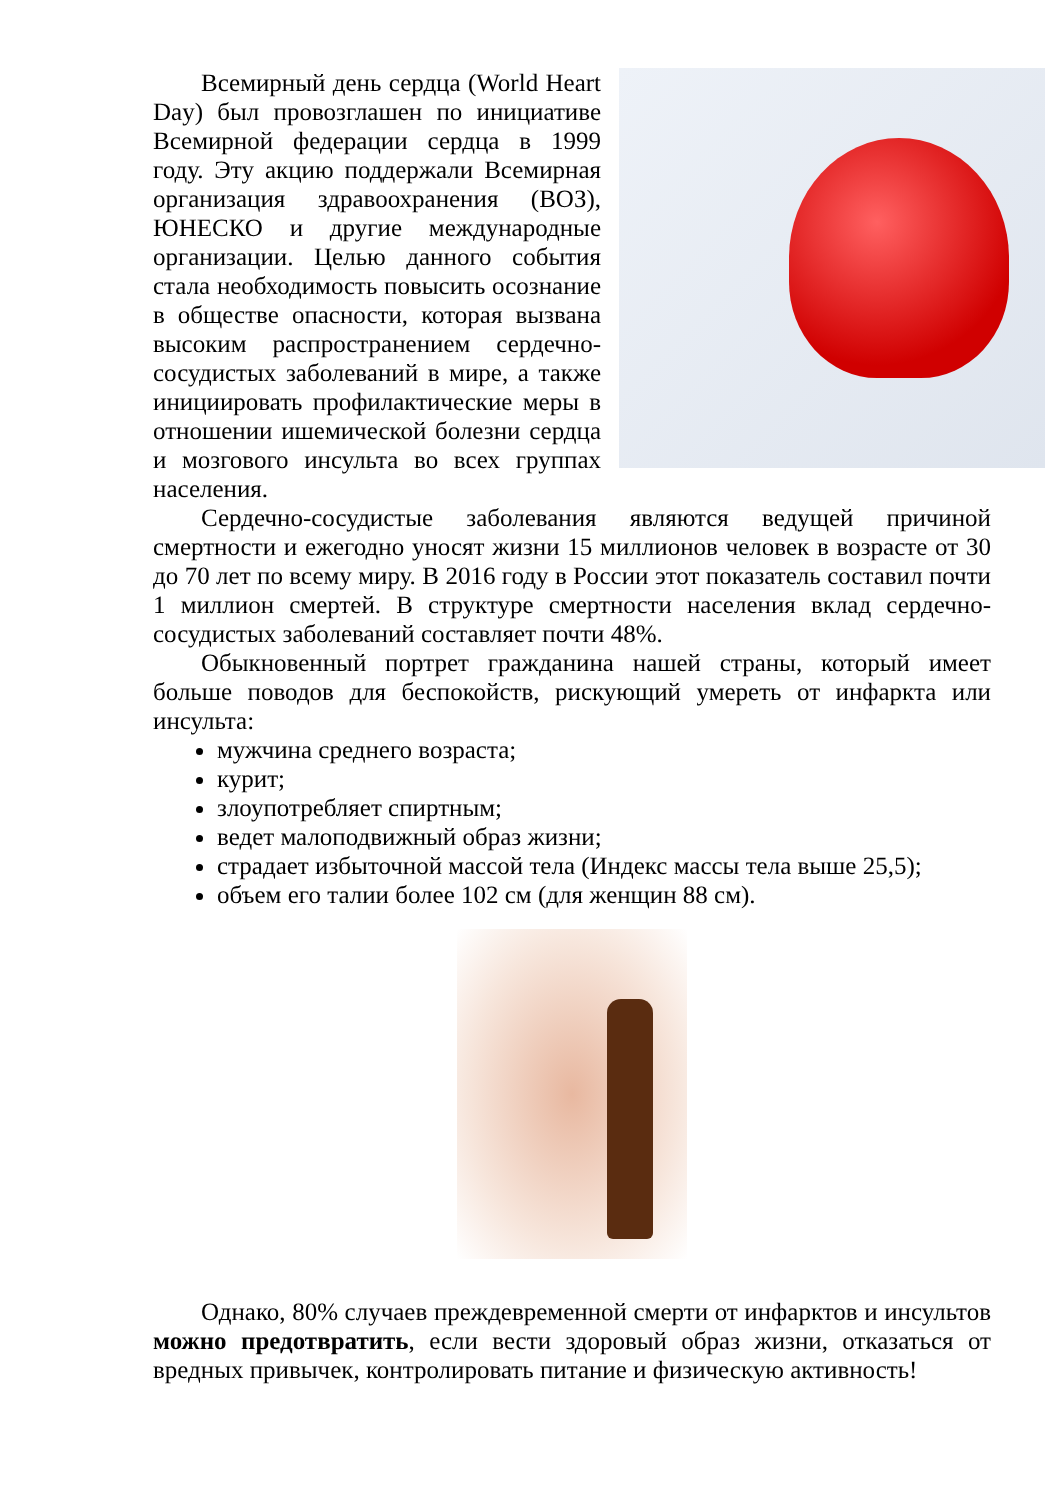Всемирный день сердца (World Heart Day) был провозглашен по инициативе Всемирной федерации сердца в 1999 году. Эту акцию поддержали Всемирная организация здравоохранения (ВОЗ), ЮНЕСКО и другие международные организации. Целью данного события стала необходимость повысить осознание в обществе опасности, которая вызвана высоким распространением сердечно-сосудистых заболеваний в мире, а также инициировать профилактические меры в отношении ишемической болезни сердца и мозгового инсульта во всех группах населения.
Сердечно-сосудистые заболевания являются ведущей причиной смертности и ежегодно уносят жизни 15 миллионов человек в возрасте от 30 до 70 лет по всему миру. В 2016 году в России этот показатель составил почти 1 миллион смертей. В структуре смертности населения вклад сердечно-сосудистых заболеваний составляет почти 48%.
Обыкновенный портрет гражданина нашей страны, который имеет больше поводов для беспокойств, рискующий умереть от инфаркта или инсульта:
мужчина среднего возраста;
курит;
злоупотребляет спиртным;
ведет малоподвижный образ жизни;
страдает избыточной массой тела (Индекс массы тела выше 25,5);
объем его талии более 102 см (для женщин 88 см).
Однако, 80% случаев преждевременной смерти от инфарктов и инсультов можно предотвратить, если вести здоровый образ жизни, отказаться от вредных привычек, контролировать питание и физическую активность!